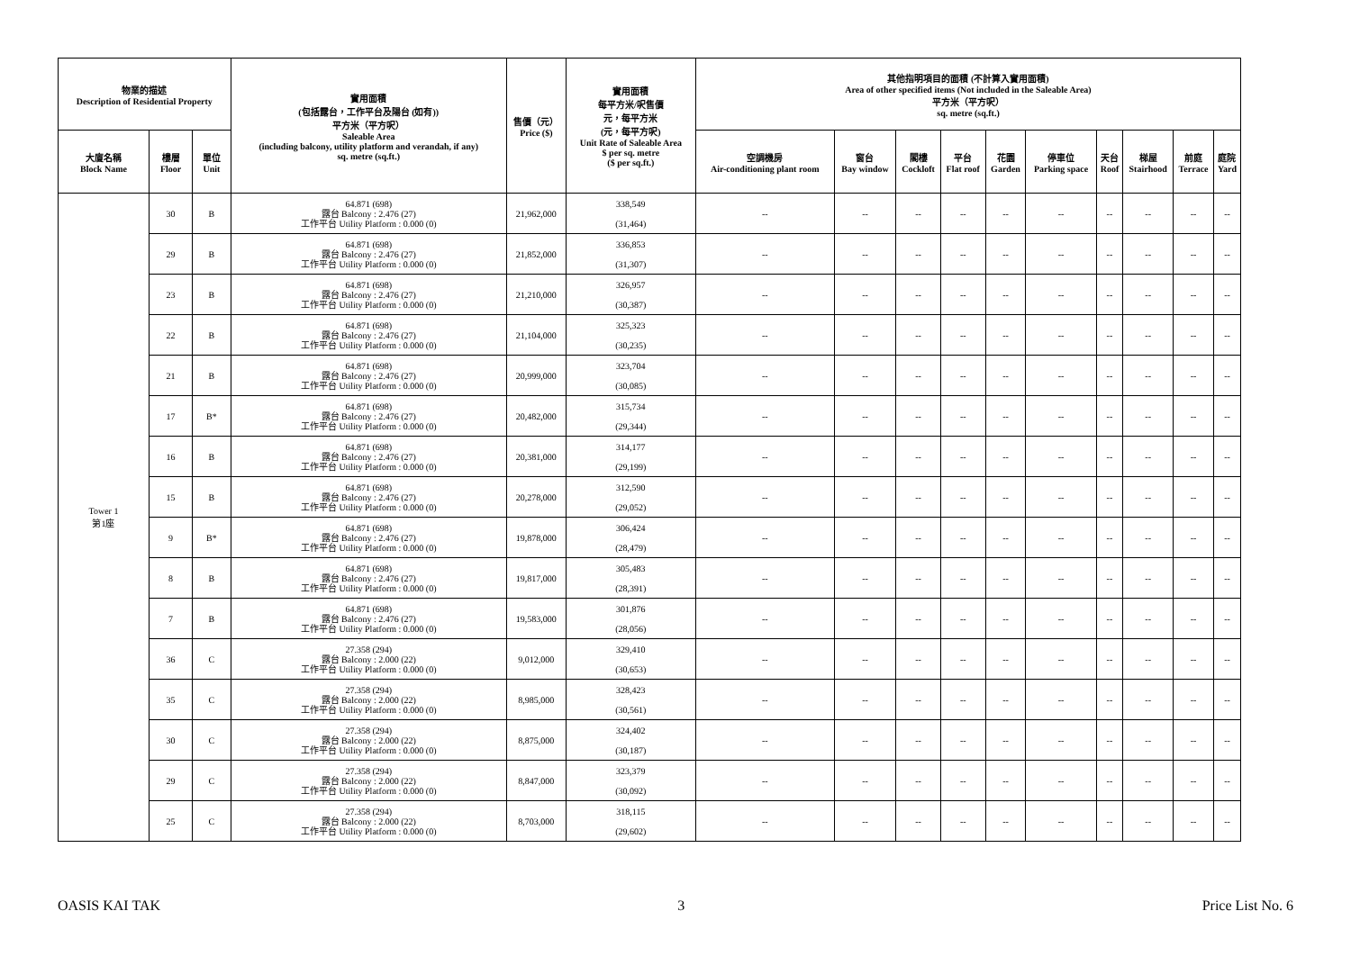| 物業的描述 Description of Residential Property | | | 實用面積 (包括露台，工作平台及陽台 (如有)) 平方米（平方呎） Saleable Area (including balcony, utility platform and verandah, if any) sq. metre (sq.ft.) | 售價（元） Price ($) | 實用面積 每平方米/呎售價 元，每平方米 (元，每平方呎) Unit Rate of Saleable Area $ per sq. metre ($ per sq.ft.) | 其他指明項目的面積 (不計算入實用面積) Area of other specified items (Not included in the Saleable Area) 平方米（平方呎） sq. metre (sq.ft.) | | | | | | | | | |
| --- | --- | --- | --- | --- | --- | --- | --- | --- | --- | --- | --- | --- | --- | --- | --- |
| 大廈名稱 Block Name | 樓層 Floor | 單位 Unit | | | | 空調機房 Air-conditioning plant room | 窗台 Bay window | 閣樓 Cockloft | 平台 Flat roof | 花園 Garden | 停車位 Parking space | 天台 Roof | 梯屋 Stairhood | 前庭 Terrace | 庭院 Yard |
| Tower 1 第1座 | 30 | B | 64.871 (698) 露台 Balcony : 2.476 (27) 工作平台 Utility Platform : 0.000 (0) | 21,962,000 | 338,549 (31,464) | -- | -- | -- | -- | -- | -- | -- | -- | -- | -- |
| | 29 | B | 64.871 (698) 露台 Balcony : 2.476 (27) 工作平台 Utility Platform : 0.000 (0) | 21,852,000 | 336,853 (31,307) | -- | -- | -- | -- | -- | -- | -- | -- | -- | -- |
| | 23 | B | 64.871 (698) 露台 Balcony : 2.476 (27) 工作平台 Utility Platform : 0.000 (0) | 21,210,000 | 326,957 (30,387) | -- | -- | -- | -- | -- | -- | -- | -- | -- | -- |
| | 22 | B | 64.871 (698) 露台 Balcony : 2.476 (27) 工作平台 Utility Platform : 0.000 (0) | 21,104,000 | 325,323 (30,235) | -- | -- | -- | -- | -- | -- | -- | -- | -- | -- |
| | 21 | B | 64.871 (698) 露台 Balcony : 2.476 (27) 工作平台 Utility Platform : 0.000 (0) | 20,999,000 | 323,704 (30,085) | -- | -- | -- | -- | -- | -- | -- | -- | -- | -- |
| | 17 | B* | 64.871 (698) 露台 Balcony : 2.476 (27) 工作平台 Utility Platform : 0.000 (0) | 20,482,000 | 315,734 (29,344) | -- | -- | -- | -- | -- | -- | -- | -- | -- | -- |
| | 16 | B | 64.871 (698) 露台 Balcony : 2.476 (27) 工作平台 Utility Platform : 0.000 (0) | 20,381,000 | 314,177 (29,199) | -- | -- | -- | -- | -- | -- | -- | -- | -- | -- |
| | 15 | B | 64.871 (698) 露台 Balcony : 2.476 (27) 工作平台 Utility Platform : 0.000 (0) | 20,278,000 | 312,590 (29,052) | -- | -- | -- | -- | -- | -- | -- | -- | -- | -- |
| | 9 | B* | 64.871 (698) 露台 Balcony : 2.476 (27) 工作平台 Utility Platform : 0.000 (0) | 19,878,000 | 306,424 (28,479) | -- | -- | -- | -- | -- | -- | -- | -- | -- | -- |
| | 8 | B | 64.871 (698) 露台 Balcony : 2.476 (27) 工作平台 Utility Platform : 0.000 (0) | 19,817,000 | 305,483 (28,391) | -- | -- | -- | -- | -- | -- | -- | -- | -- | -- |
| | 7 | B | 64.871 (698) 露台 Balcony : 2.476 (27) 工作平台 Utility Platform : 0.000 (0) | 19,583,000 | 301,876 (28,056) | -- | -- | -- | -- | -- | -- | -- | -- | -- | -- |
| | 36 | C | 27.358 (294) 露台 Balcony : 2.000 (22) 工作平台 Utility Platform : 0.000 (0) | 9,012,000 | 329,410 (30,653) | -- | -- | -- | -- | -- | -- | -- | -- | -- | -- |
| | 35 | C | 27.358 (294) 露台 Balcony : 2.000 (22) 工作平台 Utility Platform : 0.000 (0) | 8,985,000 | 328,423 (30,561) | -- | -- | -- | -- | -- | -- | -- | -- | -- | -- |
| | 30 | C | 27.358 (294) 露台 Balcony : 2.000 (22) 工作平台 Utility Platform : 0.000 (0) | 8,875,000 | 324,402 (30,187) | -- | -- | -- | -- | -- | -- | -- | -- | -- | -- |
| | 29 | C | 27.358 (294) 露台 Balcony : 2.000 (22) 工作平台 Utility Platform : 0.000 (0) | 8,847,000 | 323,379 (30,092) | -- | -- | -- | -- | -- | -- | -- | -- | -- | -- |
| | 25 | C | 27.358 (294) 露台 Balcony : 2.000 (22) 工作平台 Utility Platform : 0.000 (0) | 8,703,000 | 318,115 (29,602) | -- | -- | -- | -- | -- | -- | -- | -- | -- | -- |
OASIS KAI TAK 3 Price List No. 6